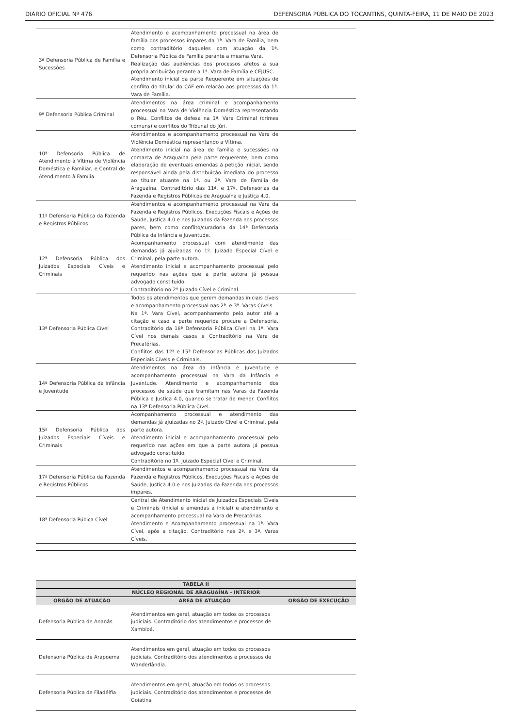DIÁRIO OFICIAL Nº 476 DEFENSORIA PÚBLICA DO TOCANTINS, QUINTA-FEIRA, 11 DE MAIO DE 2023
| 3ª Defensoria Pública de Família e Sucessões | Atendimento e acompanhamento processual na área de família dos processos ímpares da 1ª. Vara de Família, bem como contraditório daqueles com atuação da 1ª. Defensoria Pública de Família perante a mesma Vara. Realização das audiências dos processos afetos a sua própria atribuição perante a 1ª. Vara de Família e CEJUSC. Atendimento inicial da parte Requerente em situações de conflito do titular do CAF em relação aos processos da 1ª. Vara de Família. | |
| 9ª Defensoria Pública Criminal | Atendimentos na área criminal e acompanhamento processual na Vara de Violência Doméstica representando o Réu. Conflitos de defesa na 1ª. Vara Criminal (crimes comuns) e conflitos do Tribunal do Júri. | |
| 10ª Defensoria Pública de Atendimento à Vítima de Violência Doméstica e Familiar; e Central de Atendimento à Família | Atendimentos e acompanhamento processual na Vara de Violência Doméstica representando a Vítima. Atendimento inicial na área de família e sucessões na comarca de Araguaína pela parte requerente, bem como elaboração de eventuais emendas à petição inicial, sendo responsável ainda pela distribuição imediata do processo ao titular atuante na 1ª. ou 2ª. Vara de Família de Araguaína. Contraditório das 11ª. e 17ª. Defensorias da Fazenda e Registros Públicos de Araguaína e Justiça 4.0. | |
| 11ª Defensoria Pública da Fazenda e Registros Públicos | Atendimentos e acompanhamento processual na Vara da Fazenda e Registros Públicos, Execuções Fiscais e Ações de Saúde, Justiça 4.0 e nos Juizados da Fazenda nos processos pares, bem como conflito/curadoria da 14ª Defensoria Pública da Infância e Juventude. | |
| 12ª Defensoria Pública dos Juizados Especiais Cíveis e Criminais | Acompanhamento processual com atendimento das demandas já ajuizadas no 1º. Juizado Especial Cível e Criminal, pela parte autora. Atendimento inicial e acompanhamento processual pelo requerido nas ações que a parte autora já possua advogado constituído. Contraditório no 2º Juizado Cível e Criminal. | |
| 13ª Defensoria Pública Cível | Todos os atendimentos que gerem demandas iniciais cíveis e acompanhamento processual nas 2ª. e 3ª. Varas Cíveis. Na 1ª. Vara Cível, acompanhamento pelo autor até a citação e caso a parte requerida procure a Defensoria. Contraditório da 18ª Defensoria Pública Cível na 1ª. Vara Cível nos demais casos e Contraditório na Vara de Precatórias. Conflitos das 12ª e 15ª Defensorias Públicas dos Juizados Especiais Cíveis e Criminais. | |
| 14ª Defensoria Pública da Infância e Juventude | Atendimentos na área da infância e Juventude e acompanhamento processual na Vara da Infância e Juventude. Atendimento e acompanhamento dos processos de saúde que tramitam nas Varas da Fazenda Pública e Justiça 4.0, quando se tratar de menor. Conflitos na 13ª Defensoria Pública Cível. | |
| 15ª Defensoria Pública dos Juizados Especiais Cíveis e Criminais | Acompanhamento processual e atendimento das demandas já ajuizadas no 2º. Juizado Cível e Criminal, pela parte autora. Atendimento inicial e acompanhamento processual pelo requerido nas ações em que a parte autora já possua advogado constituído. Contraditório no 1º. Juizado Especial Cível e Criminal. | |
| 17ª Defensoria Pública da Fazenda e Registros Públicos | Atendimentos e acompanhamento processual na Vara da Fazenda e Registros Públicos, Execuções Fiscais e Ações de Saúde, Justiça 4.0 e nos Juizados da Fazenda nos processos ímpares. | |
| 18ª Defensoria Púbica Cível | Central de Atendimento inicial de Juizados Especiais Cíveis e Criminais (inicial e emendas a inicial) e atendimento e acompanhamento processual na Vara de Precatórias. Atendimento e Acompanhamento processual na 1ª. Vara Cível, após a citação. Contraditório nas 2ª. e 3ª. Varas Cíveis. | |
| TABELA II | | |
| --- | --- | --- |
| NÚCLEO REGIONAL DE ARAGUAÍNA - INTERIOR | | |
| ORGÃO DE ATUAÇÃO | AREA DE ATUAÇÃO | ORGÃO DE EXECUÇÃO |
| Defensoria Pública de Ananás | Atendimentos em geral, atuação em todos os processos judiciais. Contraditório dos atendimentos e processos de Xambioá. | |
| Defensoria Pública de Arapoema | Atendimentos em geral, atuação em todos os processos judiciais. Contraditório dos atendimentos e processos de Wanderlândia. | |
| Defensoria Pública de Filadélfia | Atendimentos em geral, atuação em todos os processos judiciais. Contraditório dos atendimentos e processos de Goiatins. | |